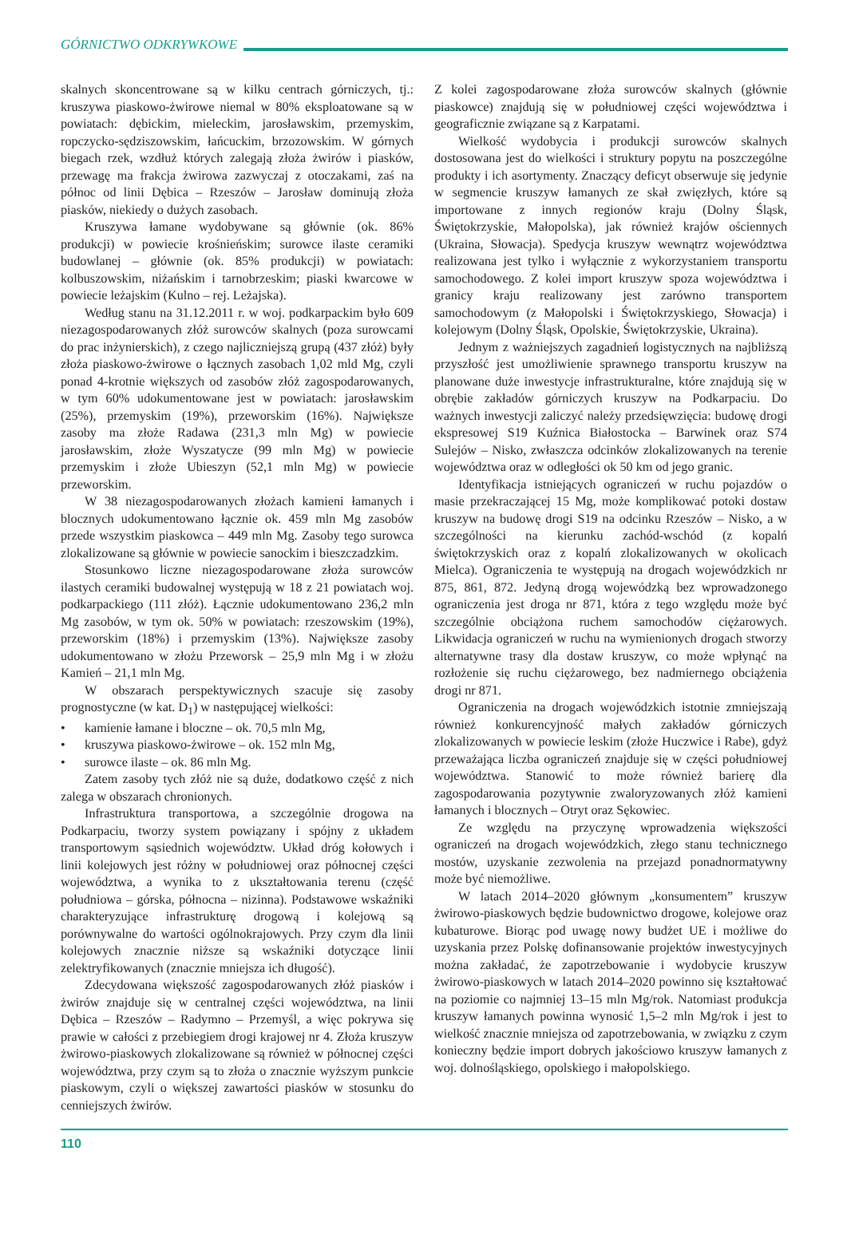GÓRNICTWO ODKRYWKOWE
skalnych skoncentrowane są w kilku centrach górniczych, tj.: kruszywa piaskowo-żwirowe niemal w 80% eksploatowane są w powiatach: dębickim, mieleckim, jarosławskim, przemyskim, ropczycko-sędziszowskim, łańcuckim, brzozowskim. W górnych biegach rzek, wzdłuż których zalegają złoża żwirów i piasków, przewagę ma frakcja żwirowa zazwyczaj z otoczakami, zaś na północ od linii Dębica – Rzeszów – Jarosław dominują złoża piasków, niekiedy o dużych zasobach.
Kruszywa łamane wydobywane są głównie (ok. 86% produkcji) w powiecie krośnieńskim; surowce ilaste ceramiki budowlanej – głównie (ok. 85% produkcji) w powiatach: kolbuszowskim, niżańskim i tarnobrzeskim; piaski kwarcowe w powiecie leżajskim (Kulno – rej. Leżajska).
Według stanu na 31.12.2011 r. w woj. podkarpackim było 609 niezagospodarowanych złóż surowców skalnych (poza surowcami do prac inżynierskich), z czego najliczniejszą grupą (437 złóż) były złoża piaskowo-żwirowe o łącznych zasobach 1,02 mld Mg, czyli ponad 4-krotnie większych od zasobów złóż zagospodarowanych, w tym 60% udokumentowane jest w powiatach: jarosławskim (25%), przemyskim (19%), przeworskim (16%). Największe zasoby ma złoże Radawa (231,3 mln Mg) w powiecie jarosławskim, złoże Wyszatycze (99 mln Mg) w powiecie przemyskim i złoże Ubieszyn (52,1 mln Mg) w powiecie przeworskim.
W 38 niezagospodarowanych złożach kamieni łamanych i blocznych udokumentowano łącznie ok. 459 mln Mg zasobów przede wszystkim piaskowca – 449 mln Mg. Zasoby tego surowca zlokalizowane są głównie w powiecie sanockim i bieszczadzkim.
Stosunkowo liczne niezagospodarowane złoża surowców ilastych ceramiki budowalnej występują w 18 z 21 powiatach woj. podkarpackiego (111 złóż). Łącznie udokumentowano 236,2 mln Mg zasobów, w tym ok. 50% w powiatach: rzeszowskim (19%), przeworskim (18%) i przemyskim (13%). Największe zasoby udokumentowano w złożu Przeworsk – 25,9 mln Mg i w złożu Kamień – 21,1 mln Mg.
W obszarach perspektywicznych szacuje się zasoby prognostyczne (w kat. D<sub>1</sub>) w następującej wielkości:
• kamienie łamane i bloczne – ok. 70,5 mln Mg,
• kruszywa piaskowo-żwirowe – ok. 152 mln Mg,
• surowce ilaste – ok. 86 mln Mg.
Zatem zasoby tych złóż nie są duże, dodatkowo część z nich zalega w obszarach chronionych.
Infrastruktura transportowa, a szczególnie drogowa na Podkarpaciu, tworzy system powiązany i spójny z układem transportowym sąsiednich województw. Układ dróg kołowych i linii kolejowych jest różny w południowej oraz północnej części województwa, a wynika to z ukształtowania terenu (część południowa – górska, północna – nizinna). Podstawowe wskaźniki charakteryzujące infrastrukturę drogową i kolejową są porównywalne do wartości ogólnokrajowych. Przy czym dla linii kolejowych znacznie niższe są wskaźniki dotyczące linii zelektryfikowanych (znacznie mniejsza ich długość).
Zdecydowana większość zagospodarowanych złóż piasków i żwirów znajduje się w centralnej części województwa, na linii Dębica – Rzeszów – Radymno – Przemyśl, a więc pokrywa się prawie w całości z przebiegiem drogi krajowej nr 4. Złoża kruszyw żwirowo-piaskowych zlokalizowane są również w północnej części województwa, przy czym są to złoża o znacznie wyższym punkcie piaskowym, czyli o większej zawartości piasków w stosunku do cenniejszych żwirów.
Z kolei zagospodarowane złoża surowców skalnych (głównie piaskowce) znajdują się w południowej części województwa i geograficznie związane są z Karpatami.
Wielkość wydobycia i produkcji surowców skalnych dostosowana jest do wielkości i struktury popytu na poszczególne produkty i ich asortymenty. Znaczący deficyt obserwuje się jedynie w segmencie kruszyw łamanych ze skał zwięzłych, które są importowane z innych regionów kraju (Dolny Śląsk, Świętokrzyskie, Małopolska), jak również krajów ościennych (Ukraina, Słowacja). Spedycja kruszyw wewnątrz województwa realizowana jest tylko i wyłącznie z wykorzystaniem transportu samochodowego. Z kolei import kruszyw spoza województwa i granicy kraju realizowany jest zarówno transportem samochodowym (z Małopolski i Świętokrzyskiego, Słowacja) i kolejowym (Dolny Śląsk, Opolskie, Świętokrzyskie, Ukraina).
Jednym z ważniejszych zagadnień logistycznych na najbliższą przyszłość jest umożliwienie sprawnego transportu kruszyw na planowane duże inwestycje infrastrukturalne, które znajdują się w obrębie zakładów górniczych kruszyw na Podkarpaciu. Do ważnych inwestycji zaliczyć należy przedsięwzięcia: budowę drogi ekspresowej S19 Kuźnica Białostocka – Barwinek oraz S74 Sulejów – Nisko, zwłaszcza odcinków zlokalizowanych na terenie województwa oraz w odległości ok 50 km od jego granic.
Identyfikacja istniejących ograniczeń w ruchu pojazdów o masie przekraczającej 15 Mg, może komplikować potoki dostaw kruszyw na budowę drogi S19 na odcinku Rzeszów – Nisko, a w szczególności na kierunku zachód-wschód (z kopalń świętokrzyskich oraz z kopalń zlokalizowanych w okolicach Mielca). Ograniczenia te występują na drogach wojewódzkich nr 875, 861, 872. Jedyną drogą wojewódzką bez wprowadzonego ograniczenia jest droga nr 871, która z tego względu może być szczególnie obciążona ruchem samochodów ciężarowych. Likwidacja ograniczeń w ruchu na wymienionych drogach stworzy alternatywne trasy dla dostaw kruszyw, co może wpłynąć na rozłożenie się ruchu ciężarowego, bez nadmiernego obciążenia drogi nr 871.
Ograniczenia na drogach wojewódzkich istotnie zmniejszają również konkurencyjność małych zakładów górniczych zlokalizowanych w powiecie leskim (złoże Huczwice i Rabe), gdyż przeważająca liczba ograniczeń znajduje się w części południowej województwa. Stanowić to może również barierę dla zagospodarowania pozytywnie zwaloryzowanych złóż kamieni łamanych i blocznych – Otryt oraz Sękowiec.
Ze względu na przyczynę wprowadzenia większości ograniczeń na drogach wojewódzkich, złego stanu technicznego mostów, uzyskanie zezwolenia na przejazd ponadnormatywny może być niemożliwe.
W latach 2014–2020 głównym „konsumentem” kruszyw żwirowo-piaskowych będzie budownictwo drogowe, kolejowe oraz kubaturowe. Biorąc pod uwagę nowy budżet UE i możliwe do uzyskania przez Polskę dofinansowanie projektów inwestycyjnych można zakładać, że zapotrzebowanie i wydobycie kruszyw żwirowo-piaskowych w latach 2014–2020 powinno się kształtować na poziomie co najmniej 13–15 mln Mg/rok. Natomiast produkcja kruszyw łamanych powinna wynosić 1,5–2 mln Mg/rok i jest to wielkość znacznie mniejsza od zapotrzebowania, w związku z czym konieczny będzie import dobrych jakościowo kruszyw łamanych z woj. dolnośląskiego, opolskiego i małopolskiego.
110